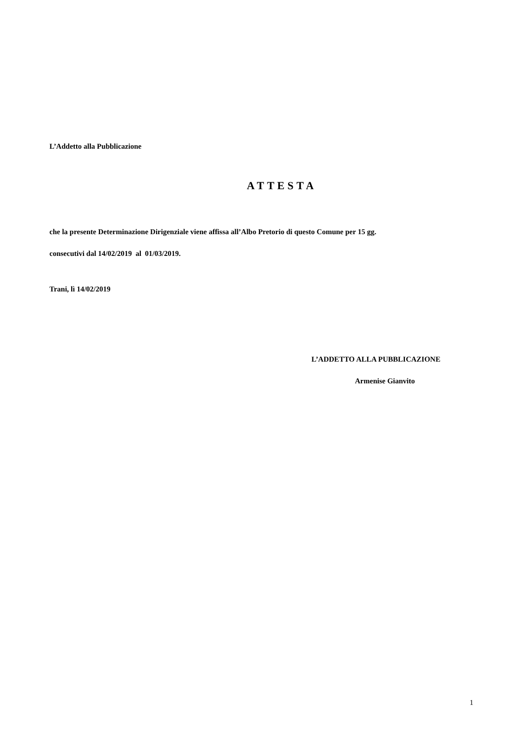L’Addetto alla Pubblicazione
ATTESTA
che la presente Determinazione Dirigenziale viene affissa all’Albo Pretorio di questo Comune per 15 gg.
consecutivi dal 14/02/2019 al 01/03/2019.
Trani, lì 14/02/2019
L’ADDETTO ALLA PUBBLICAZIONE
Armenise Gianvito
1